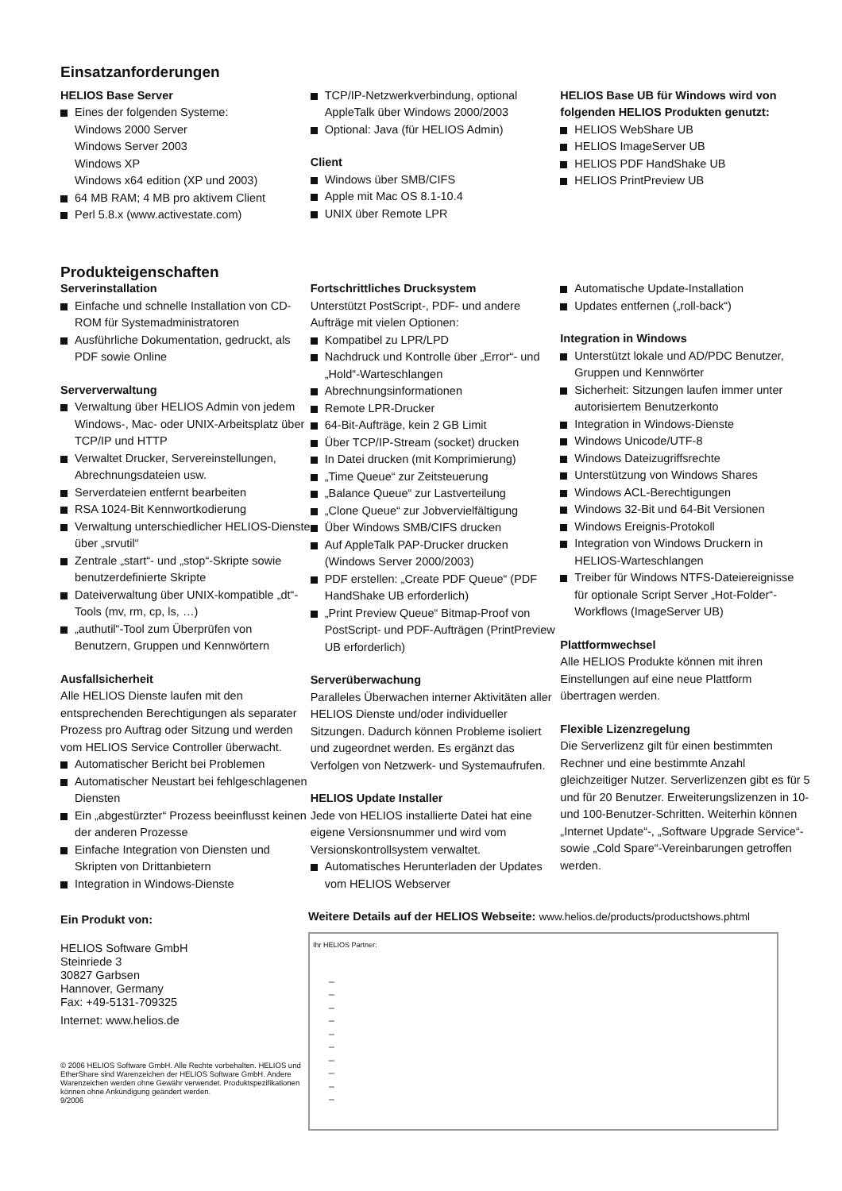Einsatzanforderungen
HELIOS Base Server
Eines der folgenden Systeme:
Windows 2000 Server
Windows Server 2003
Windows XP
Windows x64 edition (XP und 2003)
64 MB RAM; 4 MB pro aktivem Client
Perl 5.8.x (www.activestate.com)
TCP/IP-Netzwerkverbindung, optional AppleTalk über Windows 2000/2003
Optional: Java (für HELIOS Admin)
Client
Windows über SMB/CIFS
Apple mit Mac OS 8.1-10.4
UNIX über Remote LPR
HELIOS Base UB für Windows wird von folgenden HELIOS Produkten genutzt:
HELIOS WebShare UB
HELIOS ImageServer UB
HELIOS PDF HandShake UB
HELIOS PrintPreview UB
Produkteigenschaften
Serverinstallation
Einfache und schnelle Installation von CD-ROM für Systemadministratoren
Ausführliche Dokumentation, gedruckt, als PDF sowie Online
Serververwaltung
Verwaltung über HELIOS Admin von jedem Windows-, Mac- oder UNIX-Arbeitsplatz über TCP/IP und HTTP
Verwaltet Drucker, Servereinstellungen, Abrechnungsdateien usw.
Serverdateien entfernt bearbeiten
RSA 1024-Bit Kennwortkodierung
Verwaltung unterschiedlicher HELIOS-Dienste über „srvutil“
Zentrale „start“- und „stop“-Skripte sowie benutzerdefinierte Skripte
Dateiverwaltung über UNIX-kompatible „dt“-Tools (mv, rm, cp, ls, …)
„authutil“-Tool zum Überprüfen von Benutzern, Gruppen und Kennwörtern
Ausfallsicherheit
Alle HELIOS Dienste laufen mit den entsprechenden Berechtigungen als separater Prozess pro Auftrag oder Sitzung und werden vom HELIOS Service Controller überwacht.
Automatischer Bericht bei Problemen
Automatischer Neustart bei fehlgeschlagenen Diensten
Ein „abgestürzter“ Prozess beeinflusst keinen der anderen Prozesse
Einfache Integration von Diensten und Skripten von Drittanbietern
Integration in Windows-Dienste
Fortschrittliches Drucksystem
Unterstützt PostScript-, PDF- und andere Aufträge mit vielen Optionen:
Kompatibel zu LPR/LPD
Nachdruck und Kontrolle über „Error“- und „Hold“-Warteschlangen
Abrechnungsinformationen
Remote LPR-Drucker
64-Bit-Aufträge, kein 2 GB Limit
Über TCP/IP-Stream (socket) drucken
In Datei drucken (mit Komprimierung)
„Time Queue“ zur Zeitsteuerung
„Balance Queue“ zur Lastverteilung
„Clone Queue“ zur Jobvervielfältigung
Über Windows SMB/CIFS drucken
Auf AppleTalk PAP-Drucker drucken (Windows Server 2000/2003)
PDF erstellen: „Create PDF Queue“ (PDF HandShake UB erforderlich)
„Print Preview Queue“ Bitmap-Proof von PostScript- und PDF-Aufträgen (PrintPreview UB erforderlich)
Serverüberwachung
Paralleles Überwachen interner Aktivitäten aller HELIOS Dienste und/oder individueller Sitzungen. Dadurch können Probleme isoliert und zugeordnet werden. Es ergänzt das Verfolgen von Netzwerk- und Systemaufrufen.
HELIOS Update Installer
Jede von HELIOS installierte Datei hat eine eigene Versionsnummer und wird vom Versionskontrollsystem verwaltet.
Automatisches Herunterladen der Updates vom HELIOS Webserver
Automatische Update-Installation
Updates entfernen („roll-back“)
Integration in Windows
Unterstützt lokale und AD/PDC Benutzer, Gruppen und Kennwörter
Sicherheit: Sitzungen laufen immer unter autorisiertem Benutzerkonto
Integration in Windows-Dienste
Windows Unicode/UTF-8
Windows Dateizugriffsrechte
Unterstützung von Windows Shares
Windows ACL-Berechtigungen
Windows 32-Bit und 64-Bit Versionen
Windows Ereignis-Protokoll
Integration von Windows Druckern in HELIOS-Warteschlangen
Treiber für Windows NTFS-Dateiereignisse für optionale Script Server „Hot-Folder“-Workflows (ImageServer UB)
Plattformwechsel
Alle HELIOS Produkte können mit ihren Einstellungen auf eine neue Plattform übertragen werden.
Flexible Lizenzregelung
Die Serverlizenz gilt für einen bestimmten Rechner und eine bestimmte Anzahl gleichzeitiger Nutzer. Serverlizenzen gibt es für 5 und für 20 Benutzer. Erweiterungslizenzen in 10- und 100-Benutzer-Schritten. Weiterhin können „Internet Update“-, „Software Upgrade Service“- sowie „Cold Spare“-Vereinbarungen getroffen werden.
Ein Produkt von:
HELIOS Software GmbH
Steinriede 3
30827 Garbsen
Hannover, Germany
Fax: +49-5131-709325
Internet: www.helios.de
© 2006 HELIOS Software GmbH. Alle Rechte vorbehalten. HELIOS und EtherShare sind Warenzeichen der HELIOS Software GmbH. Andere Warenzeichen werden ohne Gewähr verwendet. Produktspezifikationen können ohne Ankündigung geändert werden.
9/2006
Weitere Details auf der HELIOS Webseite: www.helios.de/products/productshows.phtml
Ihr HELIOS Partner:
_
_
_
_
_
_
_
_
_
_